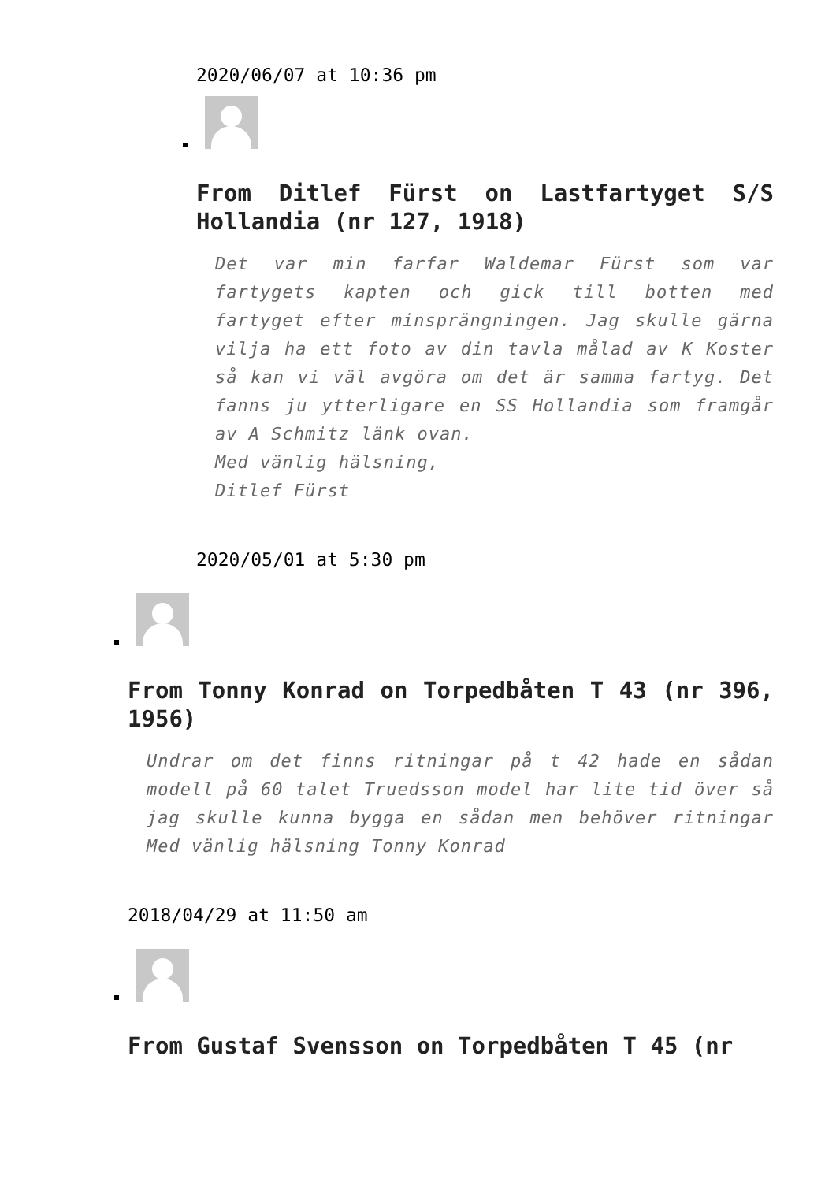2020/06/07 at 10:36 pm
From Ditlef Fürst on Lastfartyget S/S Hollandia (nr 127, 1918)
Det var min farfar Waldemar Fürst som var fartygets kapten och gick till botten med fartyget efter minsprängningen. Jag skulle gärna vilja ha ett foto av din tavla målad av K Koster så kan vi väl avgöra om det är samma fartyg. Det fanns ju ytterligare en SS Hollandia som framgår av A Schmitz länk ovan.
Med vänlig hälsning,
Ditlef Fürst
2020/05/01 at 5:30 pm
From Tonny Konrad on Torpedbåten T 43 (nr 396, 1956)
Undrar om det finns ritningar på t 42 hade en sådan modell på 60 talet Truedsson model har lite tid över så jag skulle kunna bygga en sådan men behöver ritningar Med vänlig hälsning Tonny Konrad
2018/04/29 at 11:50 am
From Gustaf Svensson on Torpedbåten T 45 (nr